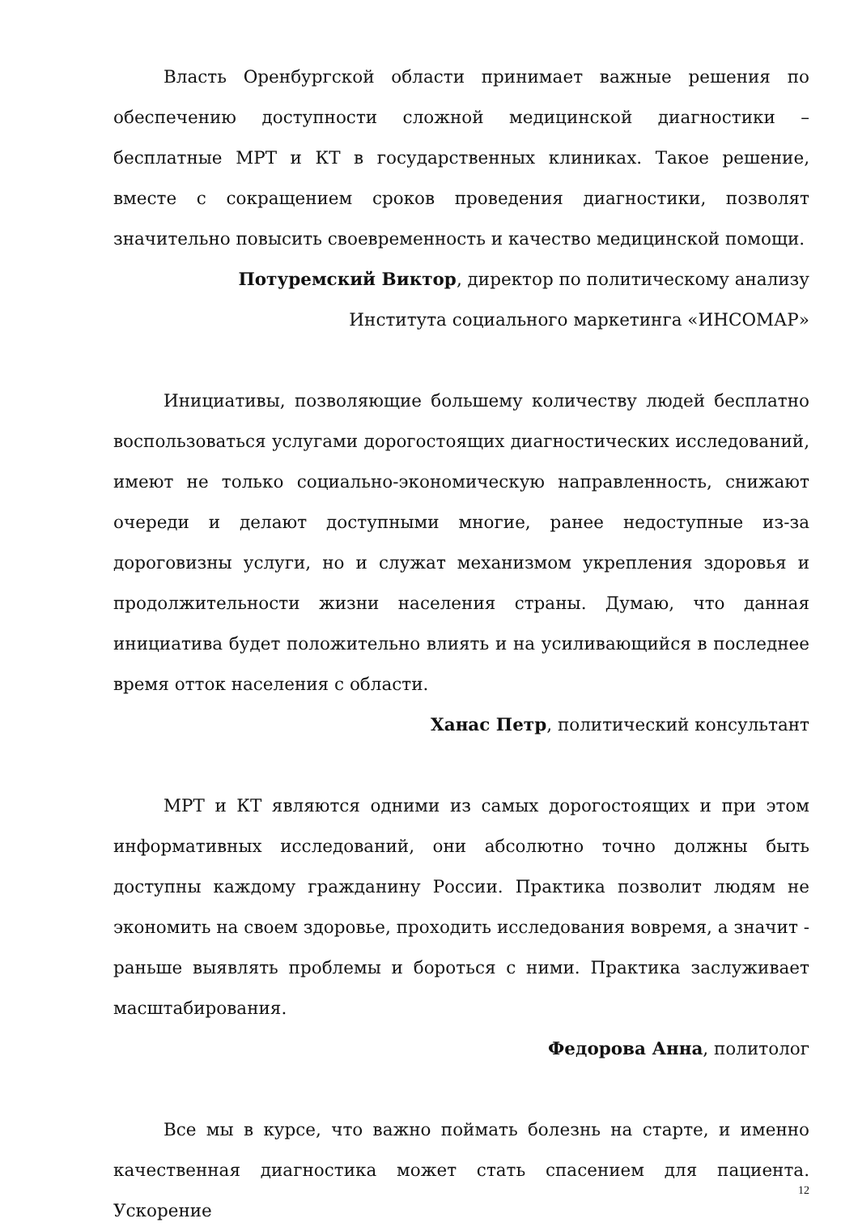Власть Оренбургской области принимает важные решения по обеспечению доступности сложной медицинской диагностики – бесплатные МРТ и КТ в государственных клиниках. Такое решение, вместе с сокращением сроков проведения диагностики, позволят значительно повысить своевременность и качество медицинской помощи.
Потуремский Виктор, директор по политическому анализу
Института социального маркетинга «ИНСОМАР»
Инициативы, позволяющие большему количеству людей бесплатно воспользоваться услугами дорогостоящих диагностических исследований, имеют не только социально-экономическую направленность, снижают очереди и делают доступными многие, ранее недоступные из-за дороговизны услуги, но и служат механизмом укрепления здоровья и продолжительности жизни населения страны. Думаю, что данная инициатива будет положительно влиять и на усиливающийся в последнее время отток населения с области.
Ханас Петр, политический консультант
МРТ и КТ являются одними из самых дорогостоящих и при этом информативных исследований, они абсолютно точно должны быть доступны каждому гражданину России. Практика позволит людям не экономить на своем здоровье, проходить исследования вовремя, а значит - раньше выявлять проблемы и бороться с ними. Практика заслуживает масштабирования.
Федорова Анна, политолог
Все мы в курсе, что важно поймать болезнь на старте, и именно качественная диагностика может стать спасением для пациента. Ускорение
12